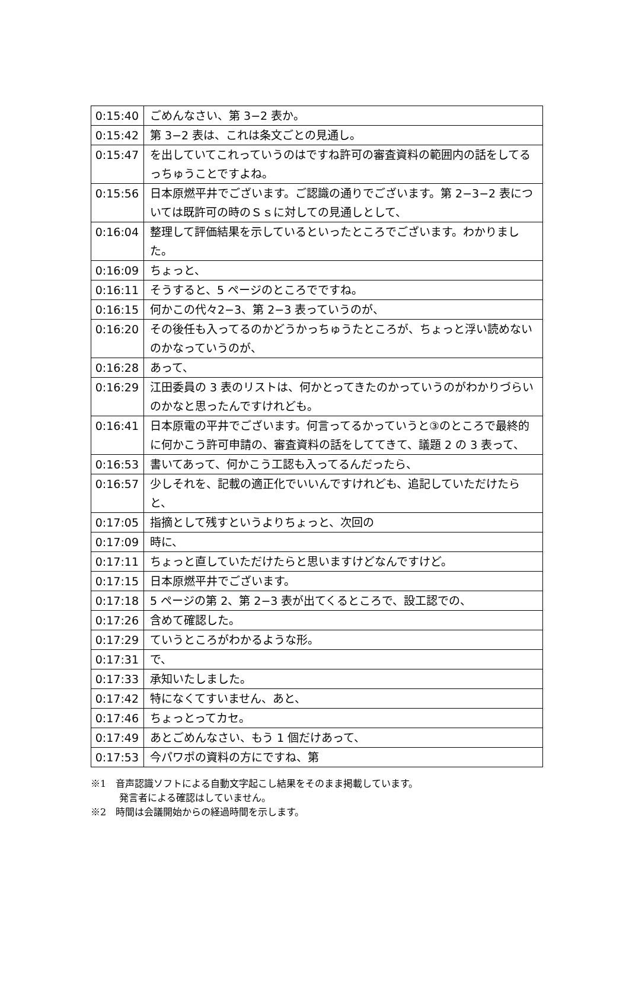| 0:15:40 | ごめんなさい、第 3−2 表か。 |
| 0:15:42 | 第 3−2 表は、これは条文ごとの見通し。 |
| 0:15:47 | を出していてこれっていうのはですね許可の審査資料の範囲内の話をしてるっちゅうことですよね。 |
| 0:15:56 | 日本原燃平井でございます。ご認識の通りでございます。第 2−3−2 表については既許可の時のＳｓに対しての見通しとして、 |
| 0:16:04 | 整理して評価結果を示しているといったところでございます。わかりました。 |
| 0:16:09 | ちょっと、 |
| 0:16:11 | そうすると、5 ページのところでですね。 |
| 0:16:15 | 何かこの代々2−3、第 2−3 表っていうのが、 |
| 0:16:20 | その後任も入ってるのかどうかっちゅうたところが、ちょっと浮い読めないのかなっていうのが、 |
| 0:16:28 | あって、 |
| 0:16:29 | 江田委員の 3 表のリストは、何かとってきたのかっていうのがわかりづらいのかなと思ったんですけれども。 |
| 0:16:41 | 日本原電の平井でございます。何言ってるかっていうと③のところで最終的に何かこう許可申請の、審査資料の話をしててきて、議題 2 の 3 表って、 |
| 0:16:53 | 書いてあって、何かこう工認も入ってるんだったら、 |
| 0:16:57 | 少しそれを、記載の適正化でいいんですけれども、追記していただけたらと、 |
| 0:17:05 | 指摘として残すというよりちょっと、次回の |
| 0:17:09 | 時に、 |
| 0:17:11 | ちょっと直していただけたらと思いますけどなんですけど。 |
| 0:17:15 | 日本原燃平井でございます。 |
| 0:17:18 | 5 ページの第 2、第 2−3 表が出てくるところで、設工認での、 |
| 0:17:26 | 含めて確認した。 |
| 0:17:29 | ていうところがわかるような形。 |
| 0:17:31 | で、 |
| 0:17:33 | 承知いたしました。 |
| 0:17:42 | 特になくてすいません、あと、 |
| 0:17:46 | ちょっとってカセ。 |
| 0:17:49 | あとごめんなさい、もう 1 個だけあって、 |
| 0:17:53 | 今パワポの資料の方にですね、第 |
※1　音声認識ソフトによる自動文字起こし結果をそのまま掲載しています。
　　　発言者による確認はしていません。
※2　時間は会議開始からの経過時間を示します。